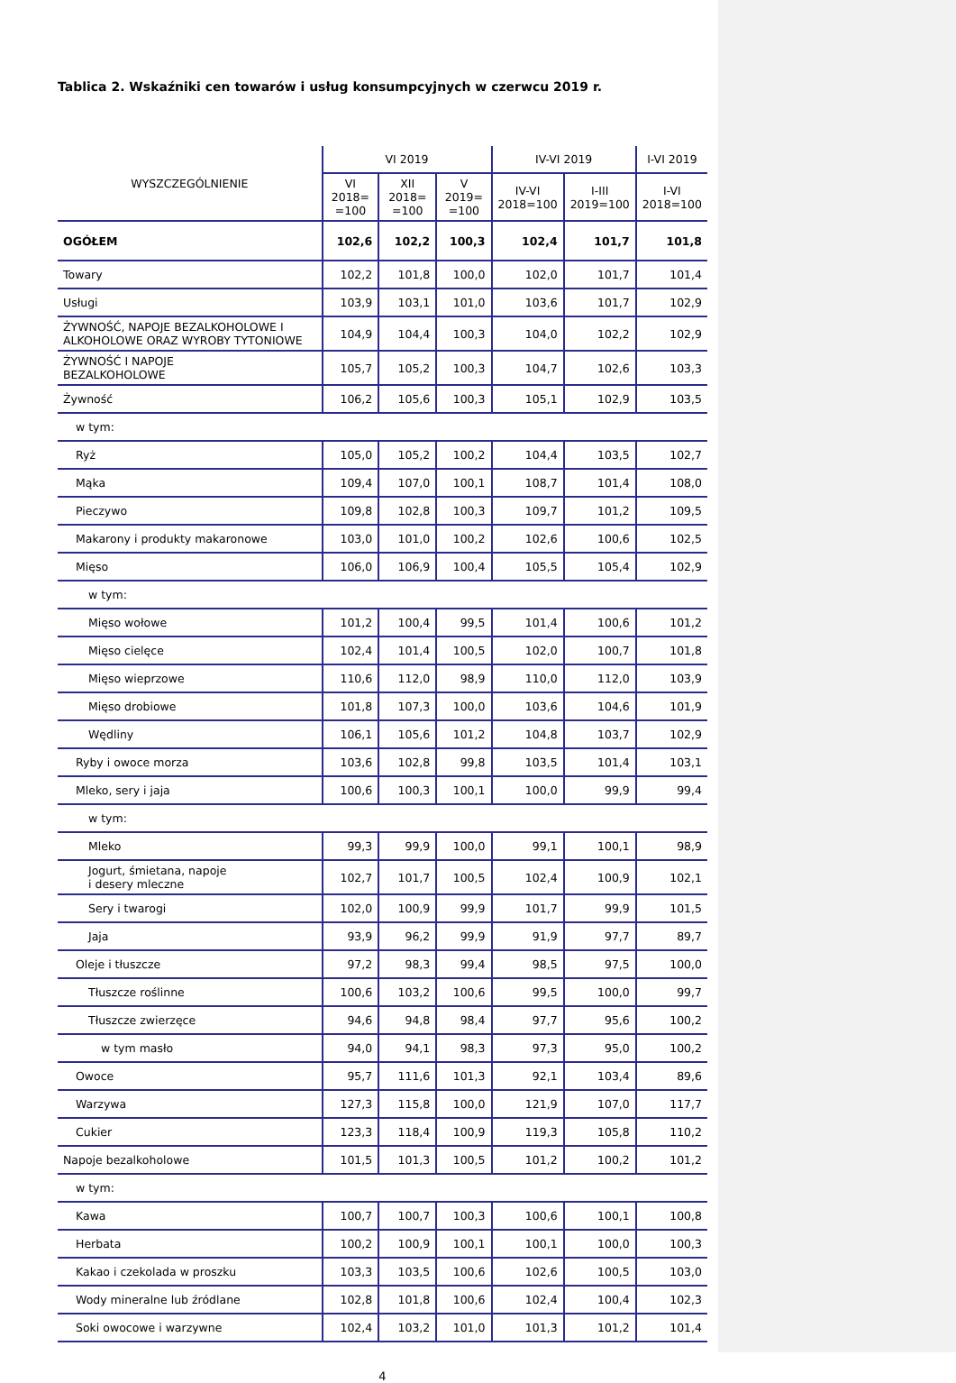Tablica 2. Wskaźniki cen towarów i usług konsumpcyjnych w czerwcu 2019 r.
| WYSZCZEGÓLNIENIE | VI 2019 | | | IV-VI 2019 | | I-VI 2019 |
| --- | --- | --- | --- | --- | --- | --- |
| | VI 2018= =100 | XII 2018= =100 | V 2019= =100 | IV-VI 2018=100 | I-III 2019=100 | I-VI 2018=100 |
| OGÓŁEM | 102,6 | 102,2 | 100,3 | 102,4 | 101,7 | 101,8 |
| Towary | 102,2 | 101,8 | 100,0 | 102,0 | 101,7 | 101,4 |
| Usługi | 103,9 | 103,1 | 101,0 | 103,6 | 101,7 | 102,9 |
| ŻYWNOŚĆ, NAPOJE BEZALKOHOLOWE I ALKOHOLOWE ORAZ WYROBY TYTONIOWE | 104,9 | 104,4 | 100,3 | 104,0 | 102,2 | 102,9 |
| ŻYWNOŚĆ I NAPOJE BEZALKOHOLOWE | 105,7 | 105,2 | 100,3 | 104,7 | 102,6 | 103,3 |
| Żywność | 106,2 | 105,6 | 100,3 | 105,1 | 102,9 | 103,5 |
| w tym: | | | | | | |
| Ryż | 105,0 | 105,2 | 100,2 | 104,4 | 103,5 | 102,7 |
| Mąka | 109,4 | 107,0 | 100,1 | 108,7 | 101,4 | 108,0 |
| Pieczywo | 109,8 | 102,8 | 100,3 | 109,7 | 101,2 | 109,5 |
| Makarony i produkty makaronowe | 103,0 | 101,0 | 100,2 | 102,6 | 100,6 | 102,5 |
| Mięso | 106,0 | 106,9 | 100,4 | 105,5 | 105,4 | 102,9 |
| w tym: | | | | | | |
| Mięso wołowe | 101,2 | 100,4 | 99,5 | 101,4 | 100,6 | 101,2 |
| Mięso cielęce | 102,4 | 101,4 | 100,5 | 102,0 | 100,7 | 101,8 |
| Mięso wieprzowe | 110,6 | 112,0 | 98,9 | 110,0 | 112,0 | 103,9 |
| Mięso drobiowe | 101,8 | 107,3 | 100,0 | 103,6 | 104,6 | 101,9 |
| Wędliny | 106,1 | 105,6 | 101,2 | 104,8 | 103,7 | 102,9 |
| Ryby i owoce morza | 103,6 | 102,8 | 99,8 | 103,5 | 101,4 | 103,1 |
| Mleko, sery i jaja | 100,6 | 100,3 | 100,1 | 100,0 | 99,9 | 99,4 |
| w tym: | | | | | | |
| Mleko | 99,3 | 99,9 | 100,0 | 99,1 | 100,1 | 98,9 |
| Jogurt, śmietana, napoje i desery mleczne | 102,7 | 101,7 | 100,5 | 102,4 | 100,9 | 102,1 |
| Sery i twarogi | 102,0 | 100,9 | 99,9 | 101,7 | 99,9 | 101,5 |
| Jaja | 93,9 | 96,2 | 99,9 | 91,9 | 97,7 | 89,7 |
| Oleje i tłuszcze | 97,2 | 98,3 | 99,4 | 98,5 | 97,5 | 100,0 |
| Tłuszcze roślinne | 100,6 | 103,2 | 100,6 | 99,5 | 100,0 | 99,7 |
| Tłuszcze zwierzęce | 94,6 | 94,8 | 98,4 | 97,7 | 95,6 | 100,2 |
| w tym masło | 94,0 | 94,1 | 98,3 | 97,3 | 95,0 | 100,2 |
| Owoce | 95,7 | 111,6 | 101,3 | 92,1 | 103,4 | 89,6 |
| Warzywa | 127,3 | 115,8 | 100,0 | 121,9 | 107,0 | 117,7 |
| Cukier | 123,3 | 118,4 | 100,9 | 119,3 | 105,8 | 110,2 |
| Napoje bezalkoholowe | 101,5 | 101,3 | 100,5 | 101,2 | 100,2 | 101,2 |
| w tym: | | | | | | |
| Kawa | 100,7 | 100,7 | 100,3 | 100,6 | 100,1 | 100,8 |
| Herbata | 100,2 | 100,9 | 100,1 | 100,1 | 100,0 | 100,3 |
| Kakao i czekolada w proszku | 103,3 | 103,5 | 100,6 | 102,6 | 100,5 | 103,0 |
| Wody mineralne lub źródlane | 102,8 | 101,8 | 100,6 | 102,4 | 100,4 | 102,3 |
| Soki owocowe i warzywne | 102,4 | 103,2 | 101,0 | 101,3 | 101,2 | 101,4 |
4